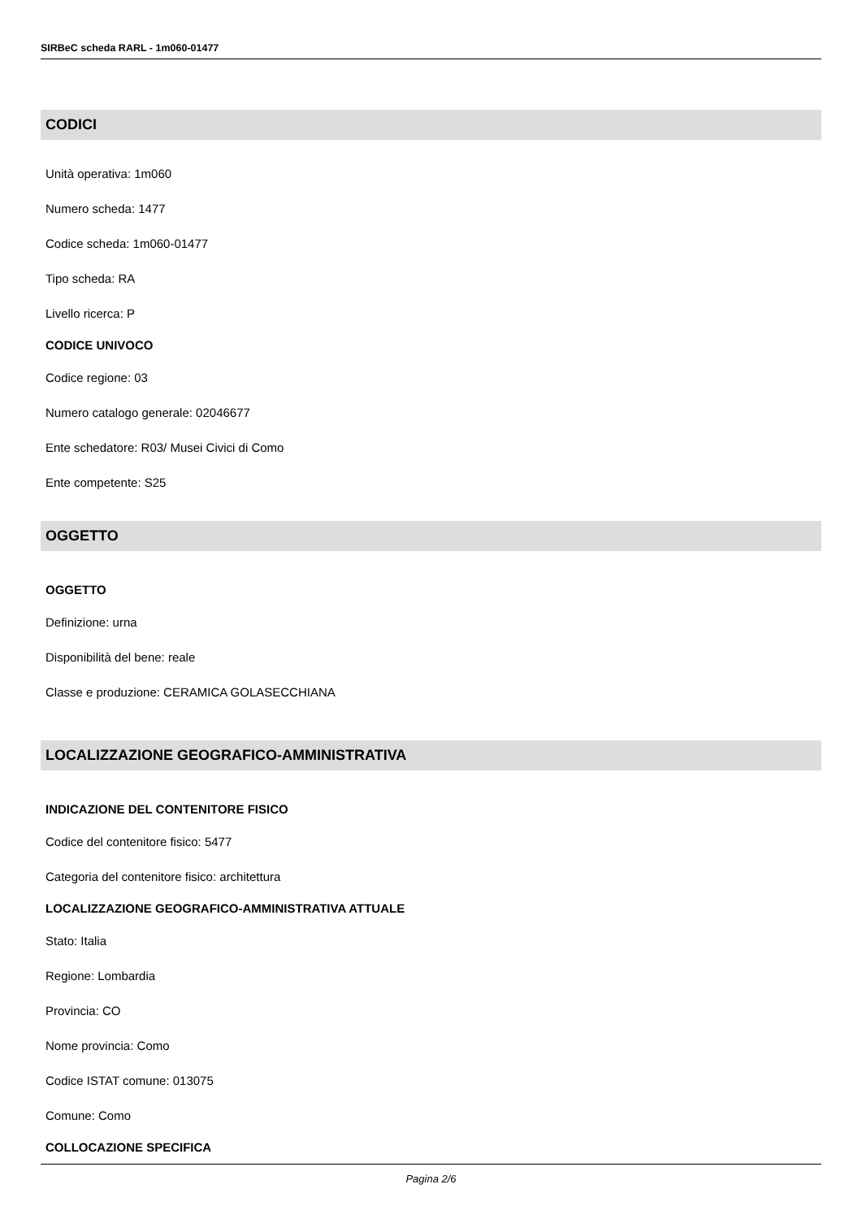SIRBeC scheda RARL - 1m060-01477
CODICI
Unità operativa: 1m060
Numero scheda: 1477
Codice scheda: 1m060-01477
Tipo scheda: RA
Livello ricerca: P
CODICE UNIVOCO
Codice regione: 03
Numero catalogo generale: 02046677
Ente schedatore: R03/ Musei Civici di Como
Ente competente: S25
OGGETTO
OGGETTO
Definizione: urna
Disponibilità del bene: reale
Classe e produzione: CERAMICA GOLASECCHIANA
LOCALIZZAZIONE GEOGRAFICO-AMMINISTRATIVA
INDICAZIONE DEL CONTENITORE FISICO
Codice del contenitore fisico: 5477
Categoria del contenitore fisico: architettura
LOCALIZZAZIONE GEOGRAFICO-AMMINISTRATIVA ATTUALE
Stato: Italia
Regione: Lombardia
Provincia: CO
Nome provincia: Como
Codice ISTAT comune: 013075
Comune: Como
COLLOCAZIONE SPECIFICA
Pagina 2/6